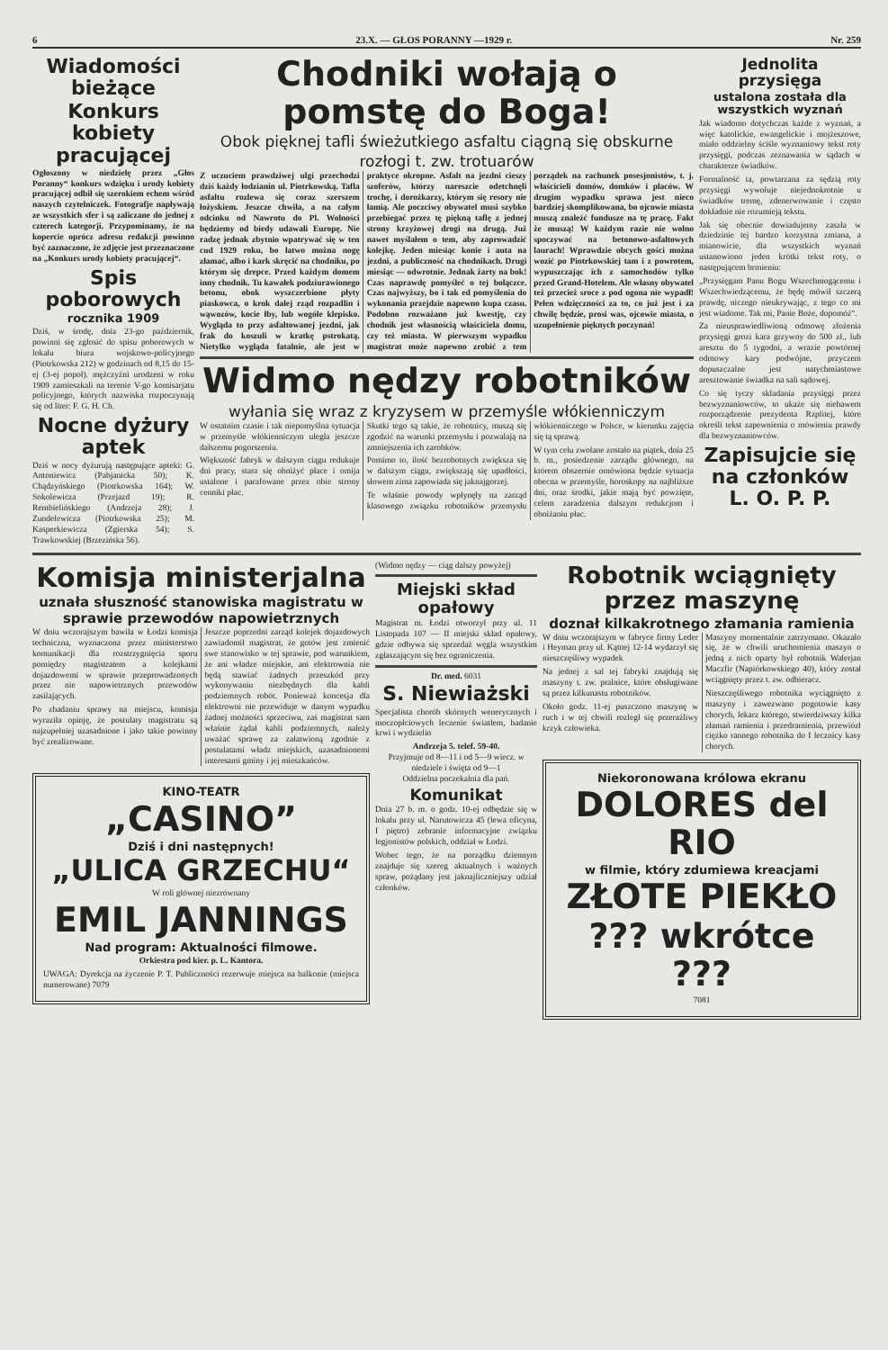6 23.X. — GŁOS PORANNY —1929 r. Nr. 259
Wiadomości bieżące
Konkurs kobiety pracującej
Ogłoszony w niedzielę przez „Głos Poranny“ konkurs wdzięku i urody kobiety pracującej odbił się szerokiem echem wśród naszych czytelniczek. Fotografje napływają ze wszystkich sfer i są zaliczane do jednej z czterech kategorji. Przypominamy, że na kopercie oprócz adresu redakcji powinno być zaznaczone, że zdjęcie jest przeznaczone na „Konkurs urody kobiety pracującej“.
Spis poborowych
rocznika 1909
Dziś, w środę, dnia 23-go październik, powinni się zgłosić do spisu poborowych w lokalu biura wojskowo-policyjnego (Piotrkowska 212) w godzinach od 8,15 do 15-ej (3-ej popoł). mężczyźni urodzeni w roku 1909 zamieszkali na terenie V-go komisarjatu policyjnego, których nazwiska rozpoczynają się od liter: F. G. H. Ch.
Nocne dyżury aptek
Dziś w nocy dyżurują następujące apteki: G. Antoniewicz (Pabjanicka 50); K. Chądzyńskiego (Piotrkowska 164); W. Sokolewicza (Przejazd 19); R. Rembielińskiego (Andrzeja 28); J. Zundelewicza (Piotrkowska 25); M. Kasperkiewicza (Zgierska 54); S. Trawkowskiej (Brzezińska 56).
Chodniki wołają o pomstę do Boga!
Obok pięknej tafli świeżutkiego asfaltu ciągną się obskurne rozłogi t. zw. trotuarów
Z uczuciem prawdziwej ulgi przechodzi dziś każdy łodzianin ul. Piotrkowską. Tafla asfaltu rozlewa się coraz szerszem łożyskiem. Jeszcze chwila, a na całym odcinku od Nawrotu do Pl. Wolności będziemy od biedy udawali Europę. Nie radzę jednak zbytnio wpatrywać się w ten cud 1929 roku, bo łatwo można nogę złamać, albo i kark skręcić na chodniku, po którym się drepce. Przed każdym domem inny chodnik. Tu kawałek podziurawionego betonu, obok wyszczerbione płyty piaskowca, o krok dalej rząd rozpadlin i wąwozów, kocie łby, lub wogóle klepisko. Wygląda to przy asfaltowanej jezdni, jak frak do koszuli w kratkę pstrokatą. Nietylko wygląda fatalnie, ale jest w praktyce okropne. Asfalt na jezdni cieszy szoferów, którzy nareszcie odetchnęli trochę, i dorożkarzy, którym się resory nie łamią. Ale poczciwy obywatel musi szybko przebiegać przez tę piękną taflę z jednej strony krzyżowej drogi na drugą. Już nawet myślałem o tem, aby zaprowadzić kolejkę. Jeden miesiąc konie i auta na jezdni, a publiczność na chodnikach. Drugi miesiąc — odwrotnie. Jednak żarty na bok! Czas naprawdę pomyśleć o tej bolączce. Czas najwyższy, bo i tak ed pomyślenia do wykonania przejdzie napewno kupa czasu. Podobno rozważano już kwestję, czy chodnik jest własnością właściciela domu, czy też miasta. W pierwszym wypadku magistrat może napewno zrobić z tem porządek na rachunek posesjonistów, t. j. właścicieli domów, domków i placów. W drugim wypadku sprawa jest nieco bardziej skomplikowana, bo ojcowie miasta muszą znaleźć fundusze na tę pracę. Fakt że muszą! W każdym razie nie wolno spoczywać na betonowo-asfaltowych laurach! Wprawdzie obcych gości można wozić po Piotrkowskiej tam i z powrotem, wypuszczając ich z samochodów tylko przed Grand-Hotelem. Ale własny obywatel też przecież sroce z pod ogona nie wypadł! Pełen wdzięczności za to, co już jest i za chwilę będzie, prosi was, ojcowie miasta, o uzupełnienie pięknych poczynań!
Widmo nędzy robotników
wyłania się wraz z kryzysem w przemyśle włókienniczym
W ostatnim czasie i tak niepomyślna sytuacja w przemyśle włókienniczym uległa jeszcze dalszemu pogorszeniu.
Większość fabryk w dalszym ciągu redukuje dni pracy, stara się obniżyć płace i omija ustalone i parafowane przez obie strony cenniki płac.
Skutki tego są takie, że robotnicy, muszą się zgodzić na warunki przemysłu i pozwalają na zmniejszenia ich zarobków.
Pomimo to, ilość bezrobotnych zwiększa się w dalszym ciągu, zwiększają się upadłości, słowem zima zapowiada się jaknajgorzej.
Te właśnie powody wpłynęły na zarząd klasowego związku robotników przemysłu włókienniczego w Polsce, w kierunku zajęcia się tą sprawą.
W tym celu zwołane zostało na piątek, dnia 25 b. m., posiedzenie zarządu głównego, na którem obszernie omówiona będzie sytuacja obecna w przemyśle, horoskopy na najbliższe dni, oraz środki, jakie mają być powzięte, celem zaradzenia dalszym redukcjom i obniżaniu płac.
Jednolita przysięga
ustalona została dla wszystkich wyznań
Jak wiadomo dotychczas każde z wyznań, a więc katolickie, ewangelickie i mojżeszowe, miało oddzielny ściśle wyznaniowy tekst roty przysięgi, podczas zeznawania w sądach w charakterze świadków.
Formalność ta, powtarzana za sędzią roty przysięgi wywołuje niejednokrotnie u świadków tremę, zdenerwowanie i często dokładnie nie rozumieją tekstu.
Jak się obecnie dowiadujemy zaszła w dziedzinie tej bardzo korzystna zmiana, a mianowicie, dla wszystkich wyznań ustanowiono jeden krótki tekst roty, o następującem brmieniu:
„Przysięgam Panu Bogu Wszechmogącemu i Wszechwiedzącemu, że będę mówił szczerą prawdę, niczego nieukrywając, z tego co mi jest wiadome. Tak mi, Panie Boże, dopomóż“.
Za nieusprawiedliwioną odmowę złożenia przysięgi grozi kara grzywny do 500 zł., lub aresztu do 5 tygodni, a wrazie powtórnej odmowy kary podwójne, przyczem dopuszczalne jest natychmiastowe aresztowanie świadka na sali sądowej.
Co się tyczy składania przysięgi przez bezwyznaniowców, to ukaże się niebawem rozporządzenie prezydenta Rzplitej, które określi tekst zapewnienia o mówieniu prawdy dla bezwyznaniowców.
Zapisujcie się na członków L. O. P. P.
Komisja ministerjalna
uznała słuszność stanowiska magistratu w sprawie przewodów napowietrznych
W dniu wczorajszym bawiła w Łodzi komisja techniczna, wyznaczona przez ministerstwo komunikacji dla rozstrzygnięcia sporu pomiędzy magistratem a kolejkami dojazdowemi w sprawie przeprowadzonych przez nie napowietrznych przewodów zasilających.
Po zbadaniu sprawy na miejscu, komisja wyraziła opinję, że postulaty magistratu są najzupełniej uzasadnione i jako takie powinny być zrealizowane.
Jeszcze poprzedni zarząd kolejek dojazdowych zawiadomił magistrat, że gotów jest zmienić swe stanowisko w tej sprawie, pod warunkiem, że ani władze miejskie, ani elektrownia nie będą stawiać żadnych przeszkód przy wykonywaniu niezbędnych dla kabli podziemnych robót. Ponieważ koncesja dla elektrowni nie przewiduje w danym wypadku żadnej możności sprzeciwu, zaś magistrat sam właśnie żądał kabli podziemnych, należy uważać sprawę za załatwioną zgodnie z postulatami władz miejskich, uzasadnionemi interesami gminy i jej mieszkańców.
KINO-TEATR
„CASINO”
Dziś i dni następnych!
„ULICA GRZECHU“
W roli głównej niezrównany
EMIL JANNINGS
Nad program: Aktualności filmowe.
Orkiestra pod kier. p. L. Kantora.
UWAGA: Dyrekcja na życzenie P. T. Publiczności rezerwuje miejsca na balkonie (miejsca numerowane) 7079
(Widmo nędzy — ciąg dalszy powyżej)
Miejski skład opałowy
Magistrat m. Łodzi otworzył przy ul. 11 Listopada 107 — II miejski skład opałowy, gdzie odbywa się sprzedaż węgla wszystkim zgłaszającym się bez ograniczenia.
Dr. med. 6031
S. Niewiażski
Specjalista chorób skórnych wenerycznych i moczopłciowych leczenie światłem, badanie krwi i wydzielin
Andrzeja 5. telef. 59-40.
Przyjmuje od 8—11 i od 5—9 wiecz. w niedziele i święta od 9—1
Oddzielna poczekalnia dla pań.
Komunikat
Dnia 27 b. m. o godz. 10-ej odbędzie się w lokalu przy ul. Narutowicza 45 (lewa oficyna, I piętro) zebranie informacyjne związku legjonistów polskich, oddział w Łodzi.
Wobec tego, że na porządku dziennym znajduje się szereg aktualnych i ważnych spraw, pożądany jest jaknajliczniejszy udział członków.
Robotnik wciągnięty przez maszynę
doznał kilkakrotnego złamania ramienia
W dniu wczorajszym w fabryce firmy Leder i Heyman przy ul. Kątnej 12-14 wydarzył się nieszczęśliwy wypadek
Na jednej z sal tej fabryki znajdują się maszyny t. zw. pralnice, które obsługiwane są przez kilkunastu robotników.
Około godz. 11-ej puszczono maszynę w ruch i w tej chwili rozległ się przeraźliwy krzyk człowieka.
Maszyny momentalnie zatrzymano. Okazało się, że w chwili uruchomienia maszyn o jedną z nich oparty był robotnik Walerjan Maczfir (Napiórkowskiego 40), który został wciągnięty przez t. zw. odbieracz.
Nieszczęśliwego robotnika wyciągnięto z maszyny i zawezwano pogotowie kasy chorych, lekarz którego, stwierdziwszy kilka złamań ramienia i przedramienia, przewiózł ciężko rannego robotnika do I lecznicy kasy chorych.
Niekoronowana królowa ekranu
DOLORES del RIO
w filmie, który zdumiewa kreacjami
ZŁOTE PIEKŁO
??? wkrótce ???
7081